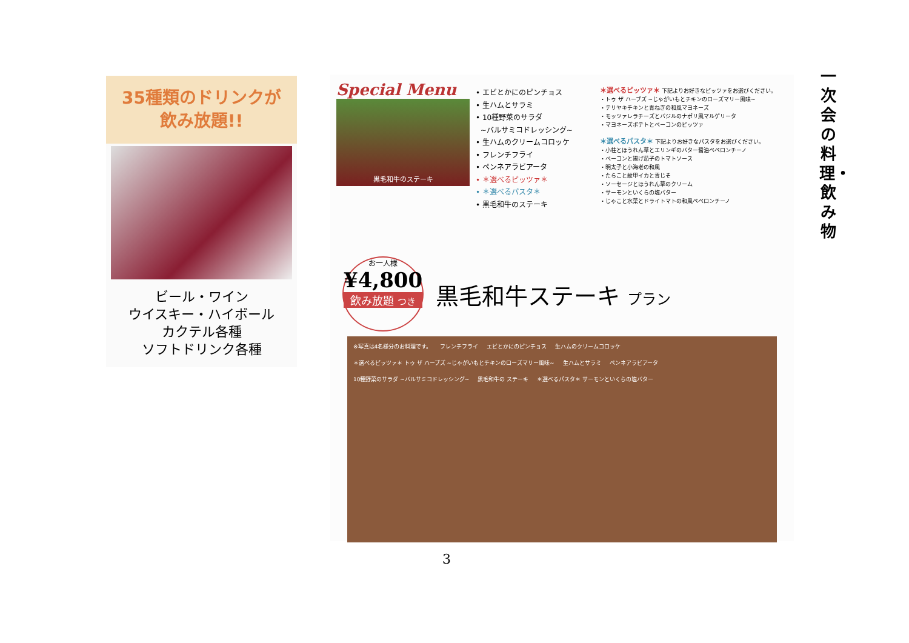35種類のドリンクが
飲み放題!!
ビール・ワイン
ウイスキー・ハイボール
カクテル各種
ソフトドリンク各種
Special Menu
黒毛和牛のステーキ
• エビとかにのピンチョス
• 生ハムとサラミ
• 10種野菜のサラダ
~バルサミコドレッシング~
• 生ハムのクリームコロッケ
• フレンチフライ
• ペンネアラビアータ
• ＊選べるピッツァ＊
• ＊選べるパスタ＊
• 黒毛和牛のステーキ
＊選べるピッツァ＊ 下記よりお好きなピッツァをお選びください。
・トゥ ザ ハーブズ ~じゃがいもとチキンのローズマリー風味~
・テリヤキチキンと青ねぎの和風マヨネーズ
・モッツァレラチーズとバジルのナポリ風マルゲリータ
・マヨネーズポテトとベーコンのピッツァ
＊選べるパスタ＊ 下記よりお好きなパスタをお選びください。
・小柱とほうれん草とエリンギのバター醤油ペペロンチーノ
・ベーコンと揚げ茄子のトマトソース
・明太子と小海老の和風
・たらこと紋甲イカと青じそ
・ソーセージとほうれん草のクリーム
・サーモンといくらの塩バター
・じゃこと水菜とドライトマトの和風ペペロンチーノ
お一人様
¥4,800
飲み放題 つき
黒毛和牛ステーキ プラン
※写真は4名様分のお料理です。 フレンチフライ エビとかにのピンチョス 生ハムのクリームコロッケ ＊選べるピッツァ＊ トゥ ザ ハーブズ ~じゃがいもとチキンのローズマリー風味~ 生ハムとサラミ ペンネアラビアータ 10種野菜のサラダ ~バルサミコドレッシング~ 黒毛和牛の ステーキ ＊選べるパスタ＊ サーモンといくらの塩バター
一次会の料理・飲み物
3